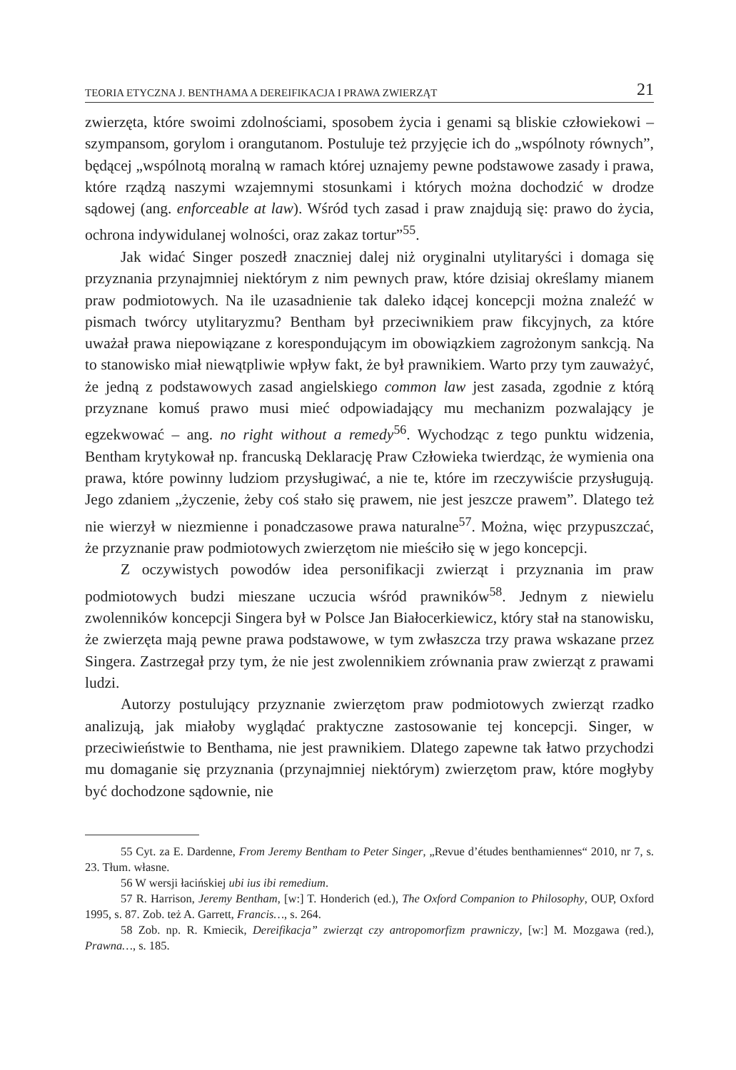TEORIA ETYCZNA J. BENTHAMA A DEREIFIKACJA I PRAWA ZWIERZĄT 21
zwierzęta, które swoimi zdolnościami, sposobem życia i genami są bliskie człowiekowi – szympansom, gorylom i orangutanom. Postuluje też przyjęcie ich do „wspólnoty równych”, będącej „wspólnotą moralną w ramach której uznajemy pewne podstawowe zasady i prawa, które rządzą naszymi wzajemnymi stosunkami i których można dochodzić w drodze sądowej (ang. enforceable at law). Wśród tych zasad i praw znajdują się: prawo do życia, ochrona indywidulanej wolności, oraz zakaz tortur”<sup>55</sup>.
Jak widać Singer poszedł znaczniej dalej niż oryginalni utylitaryści i domaga się przyznania przynajmniej niektórym z nim pewnych praw, które dzisiaj określamy mianem praw podmiotowych. Na ile uzasadnienie tak daleko idącej koncepcji można znaleźć w pismach twórcy utylitaryzmu? Bentham był przeciwnikiem praw fikcyjnych, za które uważał prawa niepowiązane z korespondującym im obowiązkiem zagrożonym sankcją. Na to stanowisko miał niewątpliwie wpływ fakt, że był prawnikiem. Warto przy tym zauważyć, że jedną z podstawowych zasad angielskiego common law jest zasada, zgodnie z którą przyznane komuś prawo musi mieć odpowiadający mu mechanizm pozwalający je egzekwować – ang. no right without a remedy<sup>56</sup>. Wychodząc z tego punktu widzenia, Bentham krytykował np. francuską Deklarację Praw Człowieka twierdząc, że wymienia ona prawa, które powinny ludziom przysługiwać, a nie te, które im rzeczywiście przysługują. Jego zdaniem „życzenie, żeby coś stało się prawem, nie jest jeszcze prawem”. Dlatego też nie wierzył w niezmienne i ponadczasowe prawa naturalne<sup>57</sup>. Można, więc przypuszczać, że przyznanie praw podmiotowych zwierzętom nie mieściło się w jego koncepcji.
Z oczywistych powodów idea personifikacji zwierząt i przyznania im praw podmiotowych budzi mieszane uczucia wśród prawników<sup>58</sup>. Jednym z niewielu zwolenników koncepcji Singera był w Polsce Jan Białocerkiewicz, który stał na stanowisku, że zwierzęta mają pewne prawa podstawowe, w tym zwłaszcza trzy prawa wskazane przez Singera. Zastrzegał przy tym, że nie jest zwolennikiem zrównania praw zwierząt z prawami ludzi.
Autorzy postulujący przyznanie zwierzętom praw podmiotowych zwierząt rzadko analizują, jak miałoby wyglądać praktyczne zastosowanie tej koncepcji. Singer, w przeciwieństwie to Benthama, nie jest prawnikiem. Dlatego zapewne tak łatwo przychodzi mu domaganie się przyznania (przynajmniej niektórym) zwierzętom praw, które mogłyby być dochodzone sądownie, nie
55 Cyt. za E. Dardenne, From Jeremy Bentham to Peter Singer, „Revue d’études benthamiennes“ 2010, nr 7, s. 23. Tłum. własne.
56 W wersji łacińskiej ubi ius ibi remedium.
57 R. Harrison, Jeremy Bentham, [w:] T. Honderich (ed.), The Oxford Companion to Philosophy, OUP, Oxford 1995, s. 87. Zob. też A. Garrett, Francis…, s. 264.
58 Zob. np. R. Kmiecik, Dereifikacja” zwierząt czy antropomorfizm prawniczy, [w:] M. Mozgawa (red.), Prawna…, s. 185.